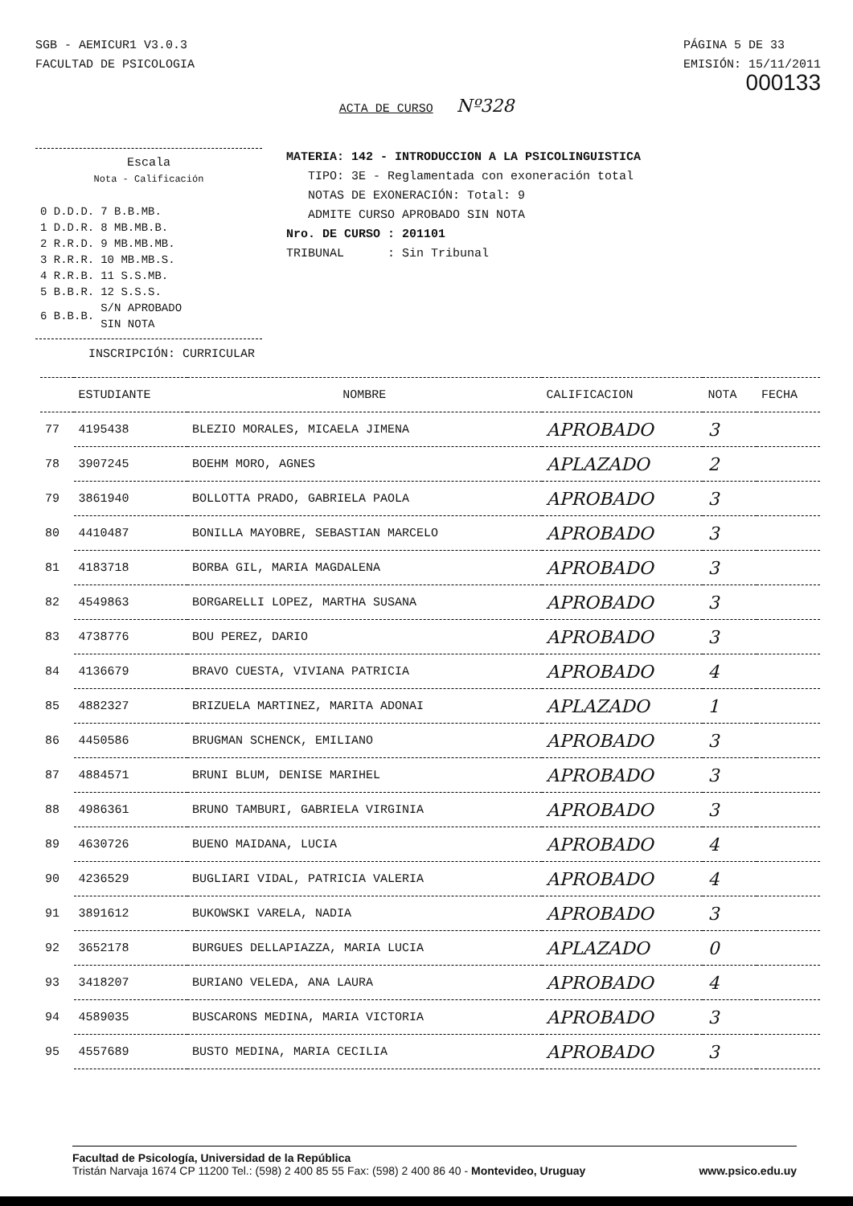SGB - AEMICUR1 V3.0.3
FACULTAD DE PSICOLOGIA
PÁGINA 5 DE 33
EMISIÓN: 15/11/2011
000133
ACTA DE CURSO Nº328
Escala
Nota - Calificación
| 0 D.D.D. | 7 B.B.MB. |
| 1 D.D.R. | 8 MB.MB.B. |
| 2 R.R.D. | 9 MB.MB.MB. |
| 3 R.R.R. | 10 MB.MB.S. |
| 4 R.R.B. | 11 S.S.MB. |
| 5 B.B.R. | 12 S.S.S. |
| 6 B.B.B. | S/N APROBADO SIN NOTA |
MATERIA: 142 - INTRODUCCION A LA PSICOLINGUISTICA
TIPO: 3E - Reglamentada con exoneración total
NOTAS DE EXONERACIÓN: Total: 9
ADMITE CURSO APROBADO SIN NOTA
Nro. DE CURSO : 201101
TRIBUNAL : Sin Tribunal
INSCRIPCIÓN: CURRICULAR
| | ESTUDIANTE | NOMBRE | CALIFICACION | NOTA | FECHA |
| --- | --- | --- | --- | --- | --- |
| 77 | 4195438 | BLEZIO MORALES, MICAELA JIMENA | APROBADO | 3 | |
| 78 | 3907245 | BOEHM MORO, AGNES | APLAZADO | 2 | |
| 79 | 3861940 | BOLLOTTA PRADO, GABRIELA PAOLA | APROBADO | 3 | |
| 80 | 4410487 | BONILLA MAYOBRE, SEBASTIAN MARCELO | APROBADO | 3 | |
| 81 | 4183718 | BORBA GIL, MARIA MAGDALENA | APROBADO | 3 | |
| 82 | 4549863 | BORGARELLI LOPEZ, MARTHA SUSANA | APROBADO | 3 | |
| 83 | 4738776 | BOU PEREZ, DARIO | APROBADO | 3 | |
| 84 | 4136679 | BRAVO CUESTA, VIVIANA PATRICIA | APROBADO | 4 | |
| 85 | 4882327 | BRIZUELA MARTINEZ, MARITA ADONAI | APLAZADO | 1 | |
| 86 | 4450586 | BRUGMAN SCHENCK, EMILIANO | APROBADO | 3 | |
| 87 | 4884571 | BRUNI BLUM, DENISE MARIHEL | APROBADO | 3 | |
| 88 | 4986361 | BRUNO TAMBURI, GABRIELA VIRGINIA | APROBADO | 3 | |
| 89 | 4630726 | BUENO MAIDANA, LUCIA | APROBADO | 4 | |
| 90 | 4236529 | BUGLIARI VIDAL, PATRICIA VALERIA | APROBADO | 4 | |
| 91 | 3891612 | BUKOWSKI VARELA, NADIA | APROBADO | 3 | |
| 92 | 3652178 | BURGUES DELLAPIAZZA, MARIA LUCIA | APLAZADO | 0 | |
| 93 | 3418207 | BURIANO VELEDA, ANA LAURA | APROBADO | 4 | |
| 94 | 4589035 | BUSCARONS MEDINA, MARIA VICTORIA | APROBADO | 3 | |
| 95 | 4557689 | BUSTO MEDINA, MARIA CECILIA | APROBADO | 3 | |
Facultad de Psicología, Universidad de la República
Tristán Narvaja 1674 CP 11200 Tel.: (598) 2 400 85 55 Fax: (598) 2 400 86 40 - Montevideo, Uruguay www.psico.edu.uy